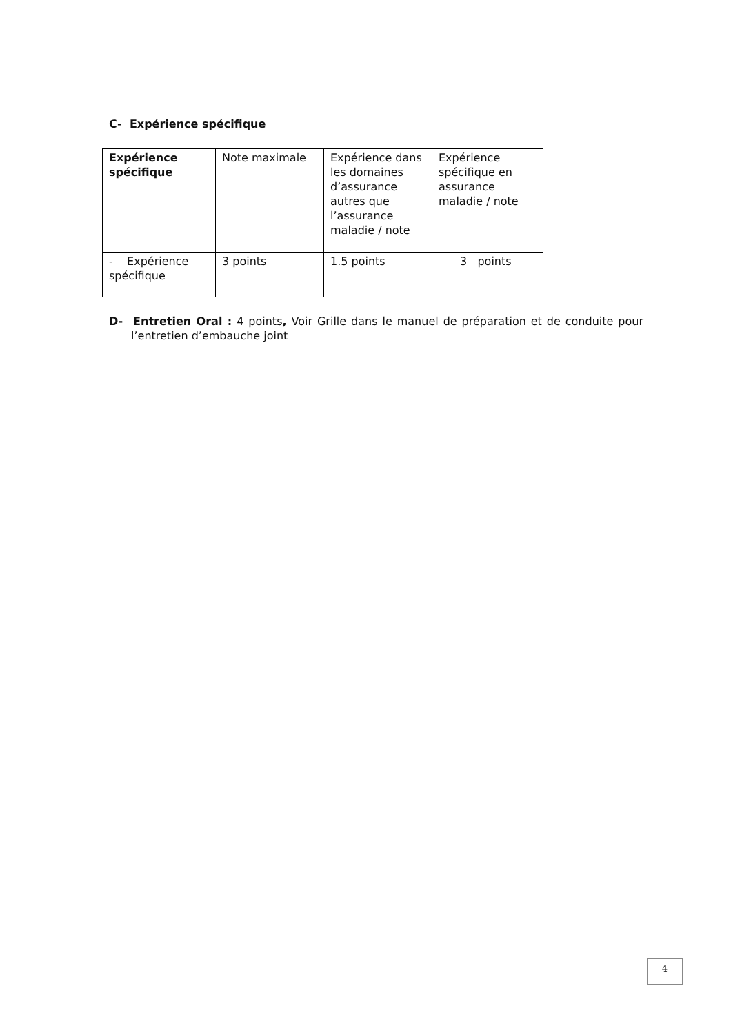C- Expérience spécifique
| Expérience spécifique | Note maximale | Expérience dans les domaines d’assurance autres que l’assurance maladie / note | Expérience spécifique en assurance maladie / note |
| --- | --- | --- | --- |
| - Expérience spécifique | 3 points | 1.5 points | 3 points |
D- Entretien Oral : 4 points, Voir Grille dans le manuel de préparation et de conduite pour l’entretien d’embauche joint
4